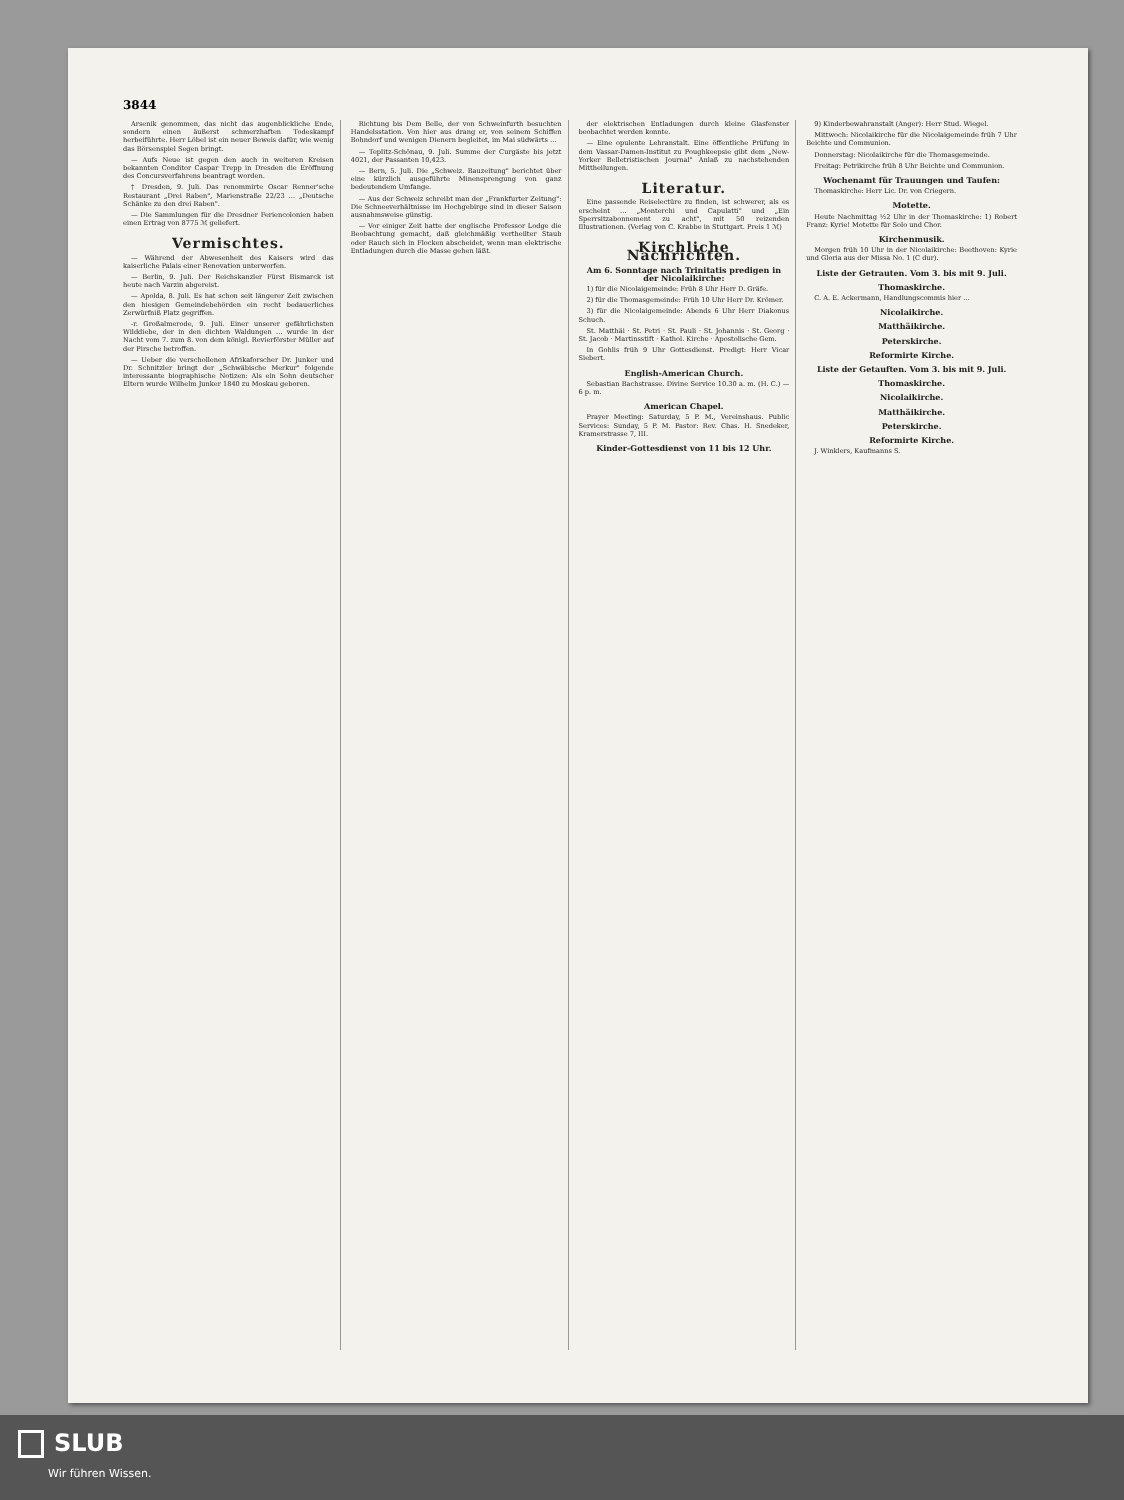3844
Arsenik genommen, das nicht das augenblickliche Ende, sondern einen äußerst schmerzhaften Todeskampf herbeiführte. Herr Löbel ist ein neuer Beweis dafür, wie wenig das Börsenspiel Segen bringt.
— Aufs Neue ist gegen den auch in weiteren Kreisen bekannten Conditor Caspar Trepp in Dresden die Eröffnung des Concursverfahrens beantragt worden.
† Dresden, 9. Juli. Das renommirte Oscar Renner'sche Restaurant „Drei Raben", Marienstraße 22/23 … „Deutsche Schänke zu den drei Raben".
— Die Sammlungen für die Dresdner Feriencolonien haben einen Ertrag von 8775 ℳ geliefert.
Vermischtes.
— Während der Abwesenheit des Kaisers wird das kaiserliche Palais einer Renovation unterworfen.
— Berlin, 9. Juli. Der Reichskanzler Fürst Bismarck ist heute nach Varzin abgereist.
— Apolda, 8. Juli. Es hat schon seit längerer Zeit zwischen den hiesigen Gemeindebehörden ein recht bedauerliches Zerwürfniß Platz gegriffen.
-r. Großalmerode, 9. Juli. Einer unserer gefährlichsten Wilddiebe, der in den dichten Waldungen … wurde in der Nacht vom 7. zum 8. von dem königl. Revierförster Müller auf der Pirsche betroffen.
— Ueber die verschollenen Afrikaforscher Dr. Junker und Dr. Schnitzler bringt der „Schwäbische Merkur" folgende interessante biographische Notizen: Als ein Sohn deutscher Eltern wurde Wilhelm Junker 1840 zu Moskau geboren.
Richtung bis Dem Belle, der von Schweinfurth besuchten Handelsstation. Von hier aus drang er, von seinem Schiffen Bohndorf und wenigen Dienern begleitet, im Mai südwärts …
— Teplitz-Schönau, 9. Juli. Summe der Curgäste bis jetzt 4021, der Passanten 10,423.
— Bern, 5. Juli. Die „Schweiz. Bauzeitung" berichtet über eine kürzlich ausgeführte Minensprengung von ganz bedeutendem Umfange.
— Aus der Schweiz schreibt man der „Frankfurter Zeitung": Die Schneeverhältnisse im Hochgebirge sind in dieser Saison ausnahmsweise günstig.
— Vor einiger Zeit hatte der englische Professor Lodge die Beobachtung gemacht, daß gleichmäßig vertheilter Staub oder Rauch sich in Flocken abscheidet, wenn man elektrische Entladungen durch die Masse gehen läßt.
der elektrischen Entladungen durch kleine Glasfenster beobachtet werden konnte.
— Eine opulente Lehranstalt. Eine öffentliche Prüfung in dem Vassar-Damen-Institut zu Poughkeepsie gibt dem „New-Yorker Belletristischen Journal" Anlaß zu nachstehenden Mittheilungen.
Literatur.
Eine passende Reiselectüre zu finden, ist schwerer, als es erscheint … „Monterchi und Capulatti" und „Ein Sperrsitzabonnement zu acht", mit 50 reizenden Illustrationen. (Verlag von C. Krabbe in Stuttgart. Preis 1 ℳ)
Kirchliche Nachrichten.
Am 6. Sonntage nach Trinitatis predigen in der Nicolaikirche:
1) für die Nicolaigemeinde: Früh 8 Uhr Herr D. Gräfe.
2) für die Thomasgemeinde: Früh 10 Uhr Herr Dr. Krömer.
3) für die Nicolaigemeinde: Abends 6 Uhr Herr Diakonus Schuch.
St. Matthäi · St. Petri · St. Pauli · St. Johannis · St. Georg · St. Jacob · Martinsstift · Kathol. Kirche · Apostolische Gem.
In Gohlis früh 9 Uhr Gottesdienst. Predigt: Herr Vicar Siebert.
English-American Church.
Sebastian Bachstrasse. Divine Service 10.30 a. m. (H. C.) — 6 p. m.
American Chapel.
Prayer Meeting: Saturday, 5 P. M., Vereinshaus. Public Services: Sunday, 5 P. M. Pastor: Rev. Chas. H. Snedeker, Kramerstrasse 7, III.
Kinder-Gottesdienst von 11 bis 12 Uhr.
9) Kinderbewahranstalt (Anger): Herr Stud. Wiegel.
Mittwoch: Nicolaikirche für die Nicolaigemeinde früh 7 Uhr Beichte und Communion.
Donnerstag: Nicolaikirche für die Thomasgemeinde.
Freitag: Petrikirche früh 8 Uhr Beichte und Communion.
Wochenamt für Trauungen und Taufen:
Thomaskirche: Herr Lic. Dr. von Criegern.
Motette.
Heute Nachmittag ½2 Uhr in der Thomaskirche: 1) Robert Franz: Kyrie! Motette für Solo und Chor.
Kirchenmusik.
Morgen früh 10 Uhr in der Nicolaikirche: Beethoven: Kyrie und Gloria aus der Missa No. 1 (C dur).
Liste der Getrauten. Vom 3. bis mit 9. Juli.
Thomaskirche.
C. A. E. Ackermann, Handlungscommis hier …
Nicolaikirche.
Matthäikirche.
Peterskirche.
Reformirte Kirche.
Liste der Getauften. Vom 3. bis mit 9. Juli.
Thomaskirche.
Nicolaikirche.
Matthäikirche.
Peterskirche.
Reformirte Kirche.
J. Winklers, Kaufmanns S.
SLUB
Wir führen Wissen.